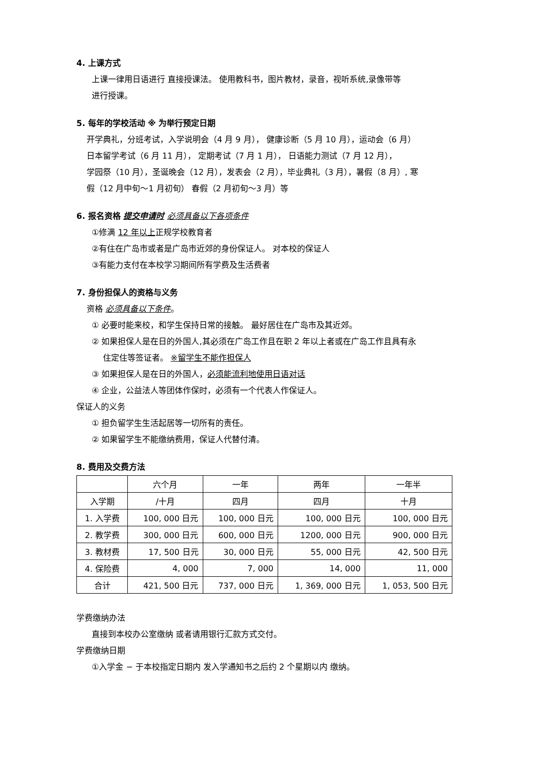4. 上课方式
上课一律用日语进行 直接授课法。 使用教科书，图片教材，录音，视听系统,录像带等
进行授课。
5. 每年的学校活动 ※ 为举行预定日期
开学典礼，分班考试，入学说明会（4 月 9 月）， 健康诊断（5 月 10 月），运动会（6 月）
日本留学考试（6 月 11 月）， 定期考试（7 月 1 月）， 日语能力测试（7 月 12 月），
学园祭（10 月），圣诞晚会（12 月），发表会（2 月），毕业典礼（3 月），暑假（8 月）, 寒
假（12 月中旬～1 月初旬） 春假（2 月初旬～3 月）等
6. 报名资格 提交申请时 必须具备以下各项条件
①修满 12 年以上正规学校教育者
②有住在广岛市或者是广岛市近郊的身份保证人。 对本校的保证人
③有能力支付在本校学习期间所有学费及生活费者
7. 身份担保人的资格与义务
资格 必须具备以下条件。
① 必要时能来校，和学生保持日常的接触。 最好居住在广岛市及其近郊。
② 如果担保人是在日的外国人,其必须在广岛工作且在职 2 年以上者或在广岛工作且具有永
住定住等签证者。 ※留学生不能作担保人
③ 如果担保人是在日的外国人，必须能流利地使用日语对话
④ 企业，公益法人等团体作保时，必须有一个代表人作保证人。
保证人的义务
① 担负留学生生活起居等一切所有的责任。
② 如果留学生不能缴纳费用，保证人代替付清。
8. 费用及交费方法
| | 六个月 | 一年 | 两年 | 一年半 |
| --- | --- | --- | --- | --- |
| 入学期 | /十月 | 四月 | 四月 | 十月 |
| 1. 入学费 | 100, 000 日元 | 100, 000 日元 | 100, 000 日元 | 100, 000 日元 |
| 2. 教学费 | 300, 000 日元 | 600, 000 日元 | 1200, 000 日元 | 900, 000 日元 |
| 3. 教材费 | 17, 500 日元 | 30, 000 日元 | 55, 000 日元 | 42, 500 日元 |
| 4. 保险费 | 4, 000 | 7, 000 | 14, 000 | 11, 000 |
| 合计 | 421, 500 日元 | 737, 000 日元 | 1, 369, 000 日元 | 1, 053, 500 日元 |
学费缴纳办法
直接到本校办公室缴纳 或者请用银行汇款方式交付。
学费缴纳日期
①入学金 − 于本校指定日期内 发入学通知书之后约 2 个星期以内 缴纳。